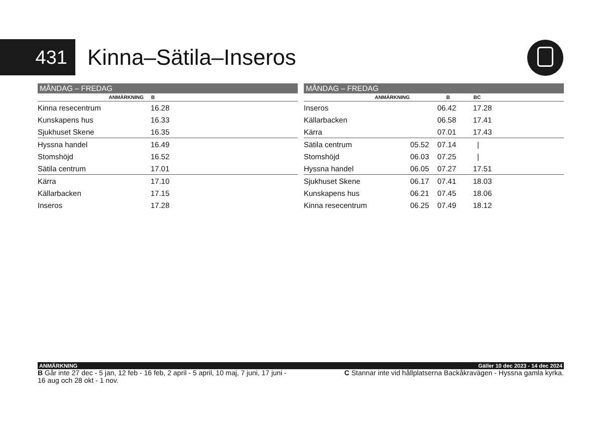431
Kinna–Sätila–Inseros
MÅNDAG – FREDAG
| ANMÄRKNING | B |
| --- | --- |
| Kinna resecentrum | 16.28 |
| Kunskapens hus | 16.33 |
| Sjukhuset Skene | 16.35 |
| Hyssna handel | 16.49 |
| Stomshöjd | 16.52 |
| Sätila centrum | 17.01 |
| Kärra | 17.10 |
| Källarbacken | 17.15 |
| Inseros | 17.28 |
MÅNDAG – FREDAG
| ANMÄRKNING | | B | BC |
| --- | --- | --- | --- |
| Inseros | | 06.42 | 17.28 |
| Källarbacken | | 06.58 | 17.41 |
| Kärra | | 07.01 | 17.43 |
| Sätila centrum | 05.52 | 07.14 | / |
| Stomshöjd | 06.03 | 07.25 | / |
| Hyssna handel | 06.05 | 07.27 | 17.51 |
| Sjukhuset Skene | 06.17 | 07.41 | 18.03 |
| Kunskapens hus | 06.21 | 07.45 | 18.06 |
| Kinna resecentrum | 06.25 | 07.49 | 18.12 |
ANMÄRKNING Gäller 10 dec 2023 - 14 dec 2024
B Går inte 27 dec - 5 jan, 12 feb - 16 feb, 2 april - 5 april, 10 maj, 7 juni, 17 juni - 16 aug och 28 okt - 1 nov.
C Stannar inte vid hållplatserna Backåkravägen - Hyssna gamla kyrka.